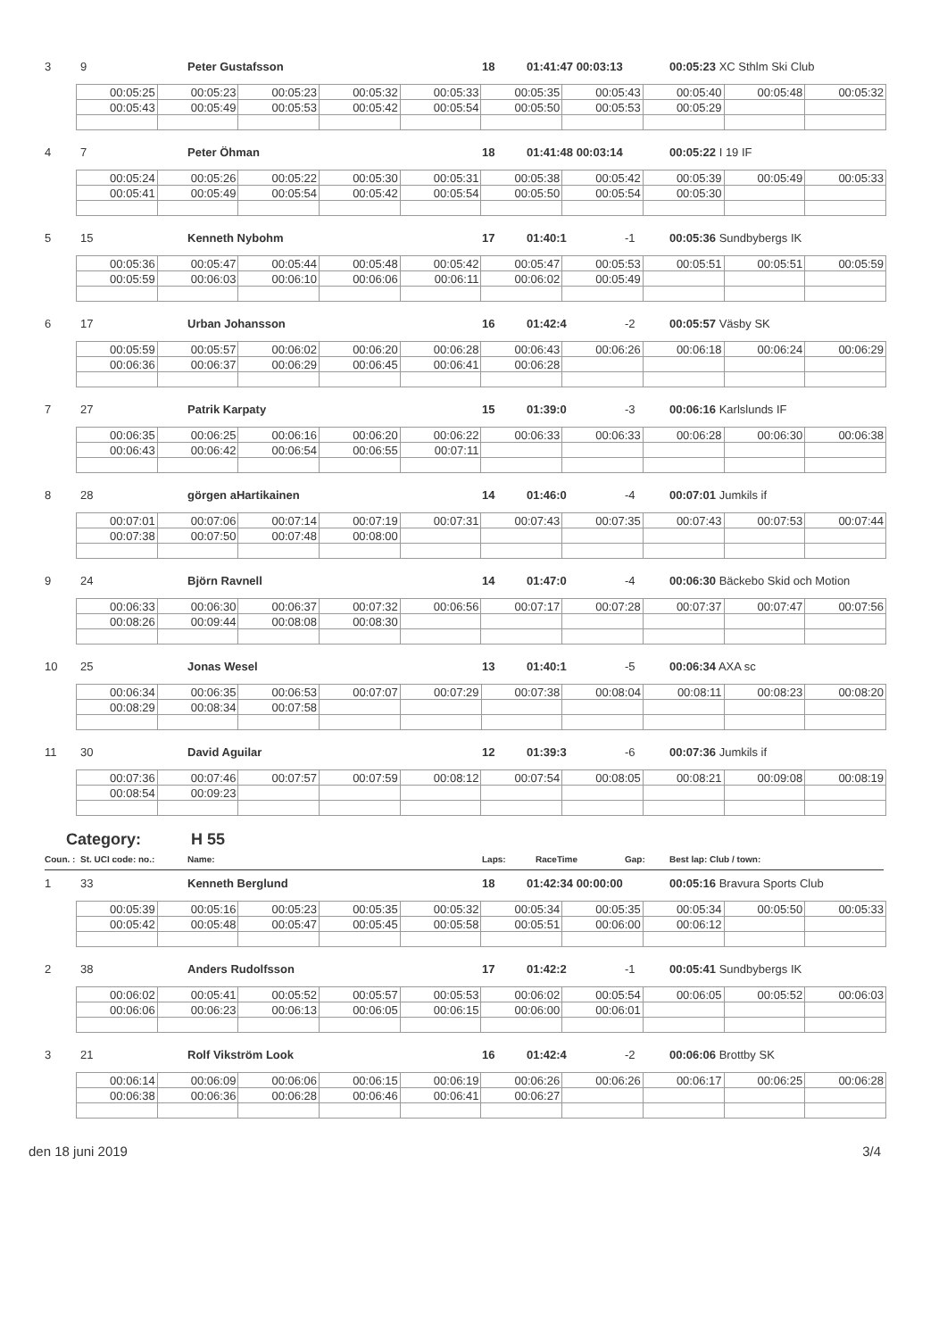3 9 Peter Gustafsson 18 01:41:47 00:03:13 00:05:23 XC Sthlm Ski Club
| 00:05:25 | 00:05:23 | 00:05:23 | 00:05:32 | 00:05:33 | 00:05:35 | 00:05:43 | 00:05:40 | 00:05:48 | 00:05:32 |
| 00:05:43 | 00:05:49 | 00:05:53 | 00:05:42 | 00:05:54 | 00:05:50 | 00:05:53 | 00:05:29 | | |
4 7 Peter Öhman 18 01:41:48 00:03:14 00:05:22 I 19 IF
| 00:05:24 | 00:05:26 | 00:05:22 | 00:05:30 | 00:05:31 | 00:05:38 | 00:05:42 | 00:05:39 | 00:05:49 | 00:05:33 |
| 00:05:41 | 00:05:49 | 00:05:54 | 00:05:42 | 00:05:54 | 00:05:50 | 00:05:54 | 00:05:30 | | |
5 15 Kenneth Nybohm 17 01:40:1 -1 00:05:36 Sundbybergs IK
| 00:05:36 | 00:05:47 | 00:05:44 | 00:05:48 | 00:05:42 | 00:05:47 | 00:05:53 | 00:05:51 | 00:05:51 | 00:05:59 |
| 00:05:59 | 00:06:03 | 00:06:10 | 00:06:06 | 00:06:11 | 00:06:02 | 00:05:49 | | | |
6 17 Urban Johansson 16 01:42:4 -2 00:05:57 Väsby SK
| 00:05:59 | 00:05:57 | 00:06:02 | 00:06:20 | 00:06:28 | 00:06:43 | 00:06:26 | 00:06:18 | 00:06:24 | 00:06:29 |
| 00:06:36 | 00:06:37 | 00:06:29 | 00:06:45 | 00:06:41 | 00:06:28 | | | | |
7 27 Patrik Karpaty 15 01:39:0 -3 00:06:16 Karlslunds IF
| 00:06:35 | 00:06:25 | 00:06:16 | 00:06:20 | 00:06:22 | 00:06:33 | 00:06:33 | 00:06:28 | 00:06:30 | 00:06:38 |
| 00:06:43 | 00:06:42 | 00:06:54 | 00:06:55 | 00:07:11 | | | | | |
8 28 görgen aHartikainen 14 01:46:0 -4 00:07:01 Jumkils if
| 00:07:01 | 00:07:06 | 00:07:14 | 00:07:19 | 00:07:31 | 00:07:43 | 00:07:35 | 00:07:43 | 00:07:53 | 00:07:44 |
| 00:07:38 | 00:07:50 | 00:07:48 | 00:08:00 | | | | | | |
9 24 Björn Ravnell 14 01:47:0 -4 00:06:30 Bäckebo Skid och Motion
| 00:06:33 | 00:06:30 | 00:06:37 | 00:07:32 | 00:06:56 | 00:07:17 | 00:07:28 | 00:07:37 | 00:07:47 | 00:07:56 |
| 00:08:26 | 00:09:44 | 00:08:08 | 00:08:30 | | | | | | |
10 25 Jonas Wesel 13 01:40:1 -5 00:06:34 AXA sc
| 00:06:34 | 00:06:35 | 00:06:53 | 00:07:07 | 00:07:29 | 00:07:38 | 00:08:04 | 00:08:11 | 00:08:23 | 00:08:20 |
| 00:08:29 | 00:08:34 | 00:07:58 | | | | | | | |
11 30 David Aguilar 12 01:39:3 -6 00:07:36 Jumkils if
| 00:07:36 | 00:07:46 | 00:07:57 | 00:07:59 | 00:08:12 | 00:07:54 | 00:08:05 | 00:08:21 | 00:09:08 | 00:08:19 |
| 00:08:54 | 00:09:23 | | | | | | | | |
Category: H 55
Coun. : St. UCI code: no.: Name: Laps: RaceTime Gap: Best lap: Club / town:
1 33 Kenneth Berglund 18 01:42:34 00:00:00 00:05:16 Bravura Sports Club
| 00:05:39 | 00:05:16 | 00:05:23 | 00:05:35 | 00:05:32 | 00:05:34 | 00:05:35 | 00:05:34 | 00:05:50 | 00:05:33 |
| 00:05:42 | 00:05:48 | 00:05:47 | 00:05:45 | 00:05:58 | 00:05:51 | 00:06:00 | 00:06:12 | | |
2 38 Anders Rudolfsson 17 01:42:2 -1 00:05:41 Sundbybergs IK
| 00:06:02 | 00:05:41 | 00:05:52 | 00:05:57 | 00:05:53 | 00:06:02 | 00:05:54 | 00:06:05 | 00:05:52 | 00:06:03 |
| 00:06:06 | 00:06:23 | 00:06:13 | 00:06:05 | 00:06:15 | 00:06:00 | 00:06:01 | | | |
3 21 Rolf Vikström Look 16 01:42:4 -2 00:06:06 Brottby SK
| 00:06:14 | 00:06:09 | 00:06:06 | 00:06:15 | 00:06:19 | 00:06:26 | 00:06:26 | 00:06:17 | 00:06:25 | 00:06:28 |
| 00:06:38 | 00:06:36 | 00:06:28 | 00:06:46 | 00:06:41 | 00:06:27 | | | | |
den 18 juni 2019 3/4